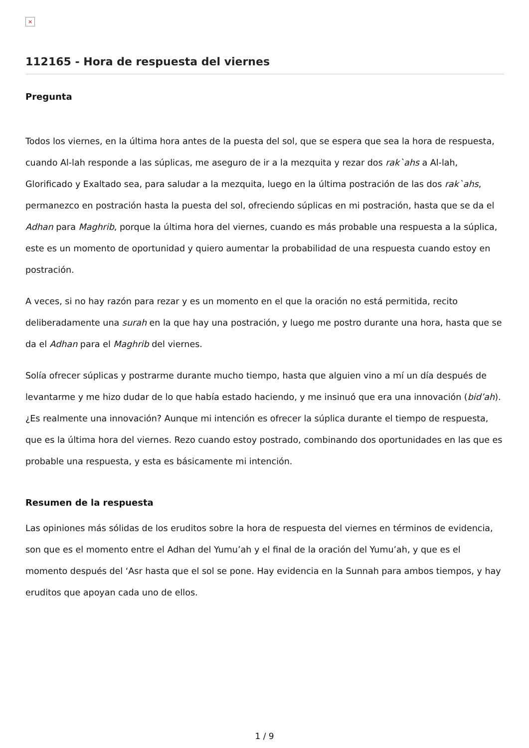×
112165 - Hora de respuesta del viernes
Pregunta
Todos los viernes, en la última hora antes de la puesta del sol, que se espera que sea la hora de respuesta, cuando Al-lah responde a las súplicas, me aseguro de ir a la mezquita y rezar dos rak`ahs a Al-lah, Glorificado y Exaltado sea, para saludar a la mezquita, luego en la última postración de las dos rak`ahs, permanezco en postración hasta la puesta del sol, ofreciendo súplicas en mi postración, hasta que se da el Adhan para Maghrib, porque la última hora del viernes, cuando es más probable una respuesta a la súplica, este es un momento de oportunidad y quiero aumentar la probabilidad de una respuesta cuando estoy en postración.
A veces, si no hay razón para rezar y es un momento en el que la oración no está permitida, recito deliberadamente una surah en la que hay una postración, y luego me postro durante una hora, hasta que se da el Adhan para el Maghrib del viernes.
Solía ofrecer súplicas y postrarme durante mucho tiempo, hasta que alguien vino a mí un día después de levantarme y me hizo dudar de lo que había estado haciendo, y me insinuó que era una innovación (bid’ah). ¿Es realmente una innovación? Aunque mi intención es ofrecer la súplica durante el tiempo de respuesta, que es la última hora del viernes. Rezo cuando estoy postrado, combinando dos oportunidades en las que es probable una respuesta, y esta es básicamente mi intención.
Resumen de la respuesta
Las opiniones más sólidas de los eruditos sobre la hora de respuesta del viernes en términos de evidencia, son que es el momento entre el Adhan del Yumu’ah y el final de la oración del Yumu’ah, y que es el momento después del ‘Asr hasta que el sol se pone. Hay evidencia en la Sunnah para ambos tiempos, y hay eruditos que apoyan cada uno de ellos.
1 / 9